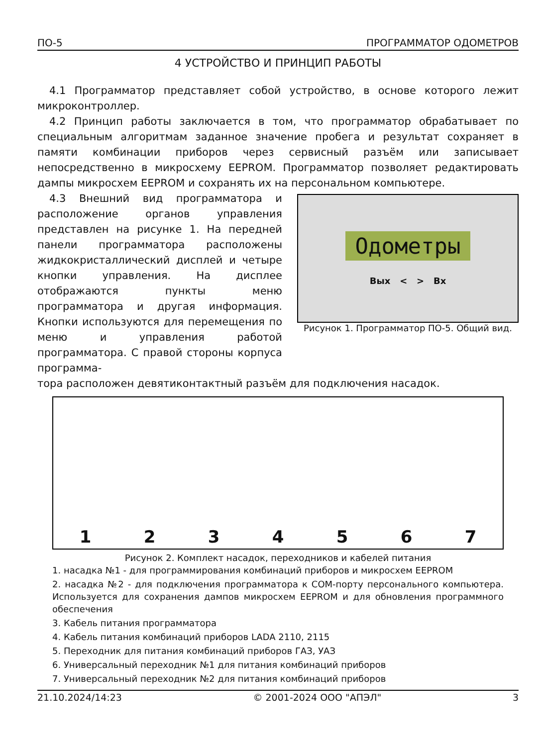ПО-5 ПРОГРАММАТОР ОДОМЕТРОВ
4 УСТРОЙСТВО И ПРИНЦИП РАБОТЫ
4.1 Программатор представляет собой устройство, в основе которого лежит микроконтроллер.
4.2 Принцип работы заключается в том, что программатор обрабатывает по специальным алгоритмам заданное значение пробега и результат сохраняет в памяти комбинации приборов через сервисный разъём или записывает непосредственно в микросхему EEPROM. Программатор позволяет редактировать дампы микросхем EEPROM и сохранять их на персональном компьютере.
4.3 Внешний вид программатора и расположение органов управления представлен на рисунке 1. На передней панели программатора расположены жидкокристаллический дисплей и четыре кнопки управления. На дисплее отображаются пункты меню программатора и другая информация. Кнопки используются для перемещения по меню и управления работой программатора. С правой стороны корпуса программа-
Одометры
Вых < > Вх
Рисунок 1. Программатор ПО-5. Общий вид.
тора расположен девятиконтактный разъём для подключения насадок.
1 2 3 4 5 6 7
Рисунок 2. Комплект насадок, переходников и кабелей питания
1. насадка №1 - для программирования комбинаций приборов и микросхем EEPROM
2. насадка №2 - для подключения программатора к COM-порту персонального компьютера. Используется для сохранения дампов микросхем EEPROM и для обновления программного обеспечения
3. Кабель питания программатора
4. Кабель питания комбинаций приборов LADA 2110, 2115
5. Переходник для питания комбинаций приборов ГАЗ, УАЗ
6. Универсальный переходник №1 для питания комбинаций приборов
7. Универсальный переходник №2 для питания комбинаций приборов
21.10.2024/14:23 © 2001-2024 ООО "АПЭЛ" 3